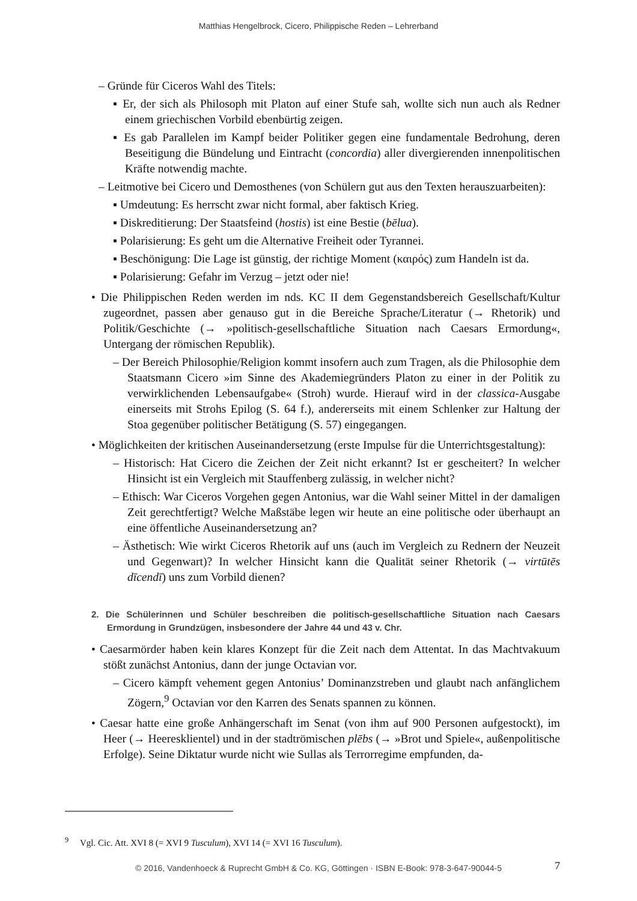Matthias Hengelbrock, Cicero, Philippische Reden – Lehrerband
– Gründe für Ciceros Wahl des Titels:
▪ Er, der sich als Philosoph mit Platon auf einer Stufe sah, wollte sich nun auch als Redner einem griechischen Vorbild ebenbürtig zeigen.
▪ Es gab Parallelen im Kampf beider Politiker gegen eine fundamentale Bedrohung, deren Beseitigung die Bündelung und Eintracht (concordia) aller divergierenden innenpolitischen Kräfte notwendig machte.
– Leitmotive bei Cicero und Demosthenes (von Schülern gut aus den Texten herauszuarbeiten):
▪ Umdeutung: Es herrscht zwar nicht formal, aber faktisch Krieg.
▪ Diskreditierung: Der Staatsfeind (hostis) ist eine Bestie (bēlua).
▪ Polarisierung: Es geht um die Alternative Freiheit oder Tyrannei.
▪ Beschönigung: Die Lage ist günstig, der richtige Moment (καιρός) zum Handeln ist da.
▪ Polarisierung: Gefahr im Verzug – jetzt oder nie!
• Die Philippischen Reden werden im nds. KC II dem Gegenstandsbereich Gesellschaft/Kultur zugeordnet, passen aber genauso gut in die Bereiche Sprache/Literatur (→ Rhetorik) und Politik/Geschichte (→ »politisch-gesellschaftliche Situation nach Caesars Ermordung«, Untergang der römischen Republik).
– Der Bereich Philosophie/Religion kommt insofern auch zum Tragen, als die Philosophie dem Staatsmann Cicero »im Sinne des Akademiegründers Platon zu einer in der Politik zu verwirklichenden Lebensaufgabe« (Stroh) wurde. Hierauf wird in der classica-Ausgabe einerseits mit Strohs Epilog (S. 64 f.), andererseits mit einem Schlenker zur Haltung der Stoa gegenüber politischer Betätigung (S. 57) eingegangen.
• Möglichkeiten der kritischen Auseinandersetzung (erste Impulse für die Unterrichtsgestaltung):
– Historisch: Hat Cicero die Zeichen der Zeit nicht erkannt? Ist er gescheitert? In welcher Hinsicht ist ein Vergleich mit Stauffenberg zulässig, in welcher nicht?
– Ethisch: War Ciceros Vorgehen gegen Antonius, war die Wahl seiner Mittel in der damaligen Zeit gerechtfertigt? Welche Maßstäbe legen wir heute an eine politische oder überhaupt an eine öffentliche Auseinandersetzung an?
– Ästhetisch: Wie wirkt Ciceros Rhetorik auf uns (auch im Vergleich zu Rednern der Neuzeit und Gegenwart)? In welcher Hinsicht kann die Qualität seiner Rhetorik (→ virtūtēs dīcendī) uns zum Vorbild dienen?
2. Die Schülerinnen und Schüler beschreiben die politisch-gesellschaftliche Situation nach Caesars Ermordung in Grundzügen, insbesondere der Jahre 44 und 43 v. Chr.
• Caesarmörder haben kein klares Konzept für die Zeit nach dem Attentat. In das Machtvakuum stößt zunächst Antonius, dann der junge Octavian vor.
– Cicero kämpft vehement gegen Antonius’ Dominanzstreben und glaubt nach anfänglichem Zögern,<sup>9</sup> Octavian vor den Karren des Senats spannen zu können.
• Caesar hatte eine große Anhängerschaft im Senat (von ihm auf 900 Personen aufgestockt), im Heer (→ Heeresklientel) und in der stadtrömischen plēbs (→ »Brot und Spiele«, außenpolitische Erfolge). Seine Diktatur wurde nicht wie Sullas als Terrorregime empfunden, da-
<sup>9</sup> Vgl. Cic. Att. XVI 8 (= XVI 9 Tusculum), XVI 14 (= XVI 16 Tusculum).
© 2016, Vandenhoeck & Ruprecht GmbH & Co. KG, Göttingen · ISBN E-Book: 978-3-647-90044-5 7